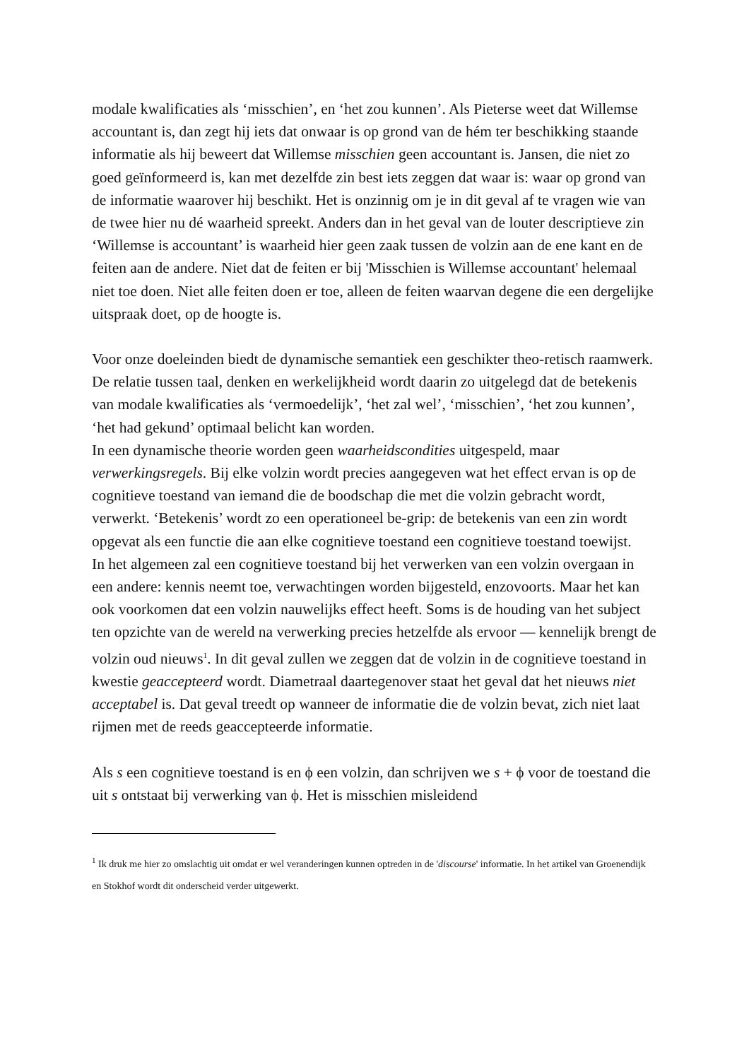modale kwalificaties als ‘misschien’, en ‘het zou kunnen’. Als Pieterse weet dat Willemse accountant is, dan zegt hij iets dat onwaar is op grond van de hém ter beschikking staande informatie als hij beweert dat Willemse misschien geen accountant is. Jansen, die niet zo goed geïnformeerd is, kan met dezelfde zin best iets zeggen dat waar is: waar op grond van de informatie waarover hij beschikt. Het is onzinnig om je in dit geval af te vragen wie van de twee hier nu dé waarheid spreekt. Anders dan in het geval van de louter descriptieve zin ‘Willemse is accountant’ is waarheid hier geen zaak tussen de volzin aan de ene kant en de feiten aan de andere. Niet dat de feiten er bij 'Misschien is Willemse accountant' helemaal niet toe doen. Niet alle feiten doen er toe, alleen de feiten waarvan degene die een dergelijke uitspraak doet, op de hoogte is.
Voor onze doeleinden biedt de dynamische semantiek een geschikter theo-retisch raamwerk. De relatie tussen taal, denken en werkelijkheid wordt daarin zo uitgelegd dat de betekenis van modale kwalificaties als ‘vermoedelijk’, ‘het zal wel’, ‘misschien’, ‘het zou kunnen’, ‘het had gekund’ optimaal belicht kan worden.
In een dynamische theorie worden geen waarheidscondities uitgespeld, maar verwerkingsregels. Bij elke volzin wordt precies aangegeven wat het effect ervan is op de cognitieve toestand van iemand die de boodschap die met die volzin gebracht wordt, verwerkt. ‘Betekenis’ wordt zo een operationeel be-grip: de betekenis van een zin wordt opgevat als een functie die aan elke cognitieve toestand een cognitieve toestand toewijst.
In het algemeen zal een cognitieve toestand bij het verwerken van een volzin overgaan in een andere: kennis neemt toe, verwachtingen worden bijgesteld, enzovoorts. Maar het kan ook voorkomen dat een volzin nauwelijks effect heeft. Soms is de houding van het subject ten opzichte van de wereld na verwerking precies hetzelfde als ervoor — kennelijk brengt de volzin oud nieuws<sup>1</sup>. In dit geval zullen we zeggen dat de volzin in de cognitieve toestand in kwestie geaccepteerd wordt. Diametraal daartegenover staat het geval dat het nieuws niet acceptabel is. Dat geval treedt op wanneer de informatie die de volzin bevat, zich niet laat rijmen met de reeds geaccepteerde informatie.
Als s een cognitieve toestand is en ϕ een volzin, dan schrijven we s + ϕ voor de toestand die uit s ontstaat bij verwerking van ϕ. Het is misschien misleidend
<sup>1</sup> Ik druk me hier zo omslachtig uit omdat er wel veranderingen kunnen optreden in de 'discourse' informatie. In het artikel van Groenendijk en Stokhof wordt dit onderscheid verder uitgewerkt.